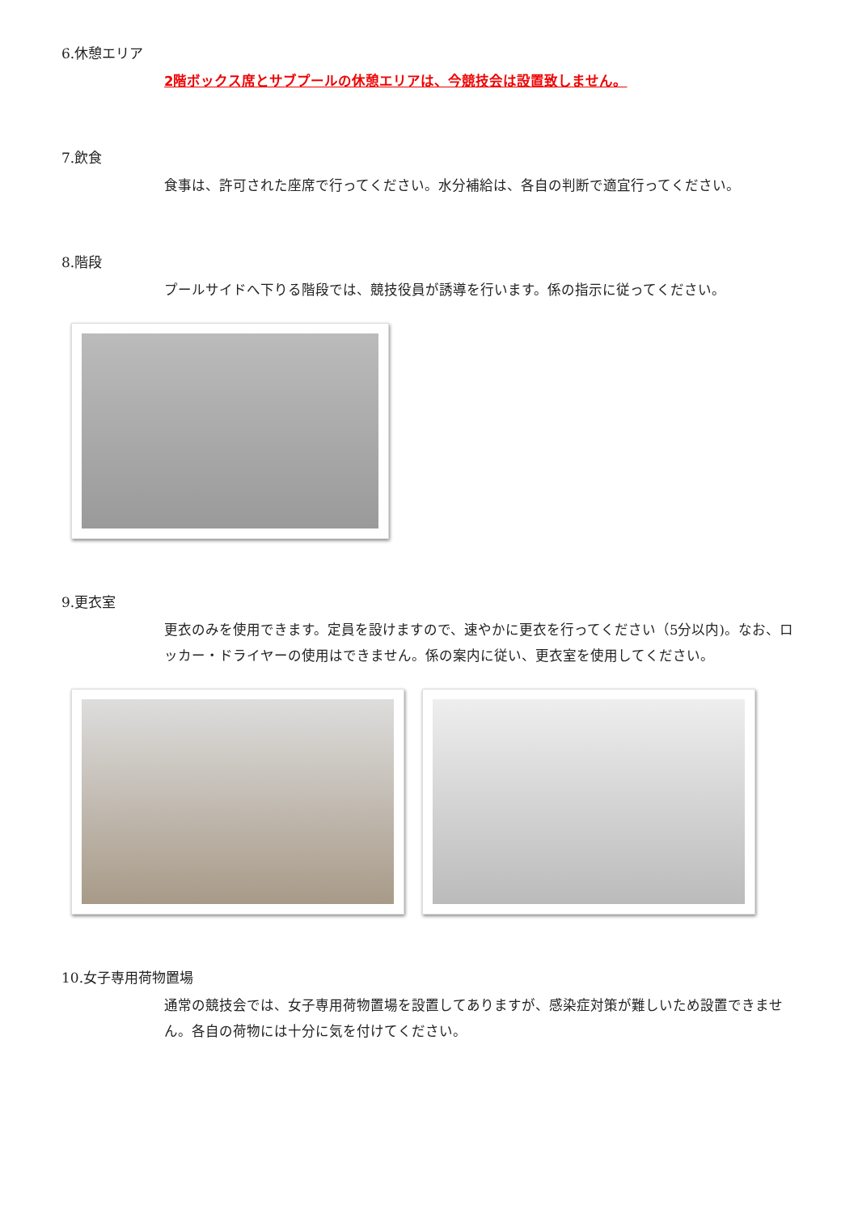6.休憩エリア
2階ボックス席とサブプールの休憩エリアは、今競技会は設置致しません。
7.飲食
食事は、許可された座席で行ってください。水分補給は、各自の判断で適宜行ってください。
8.階段
プールサイドへ下りる階段では、競技役員が誘導を行います。係の指示に従ってください。
9.更衣室
更衣のみを使用できます。定員を設けますので、速やかに更衣を行ってください（5分以内)。なお、ロッカー・ドライヤーの使用はできません。係の案内に従い、更衣室を使用してください。
10.女子専用荷物置場
通常の競技会では、女子専用荷物置場を設置してありますが、感染症対策が難しいため設置できません。各自の荷物には十分に気を付けてください。